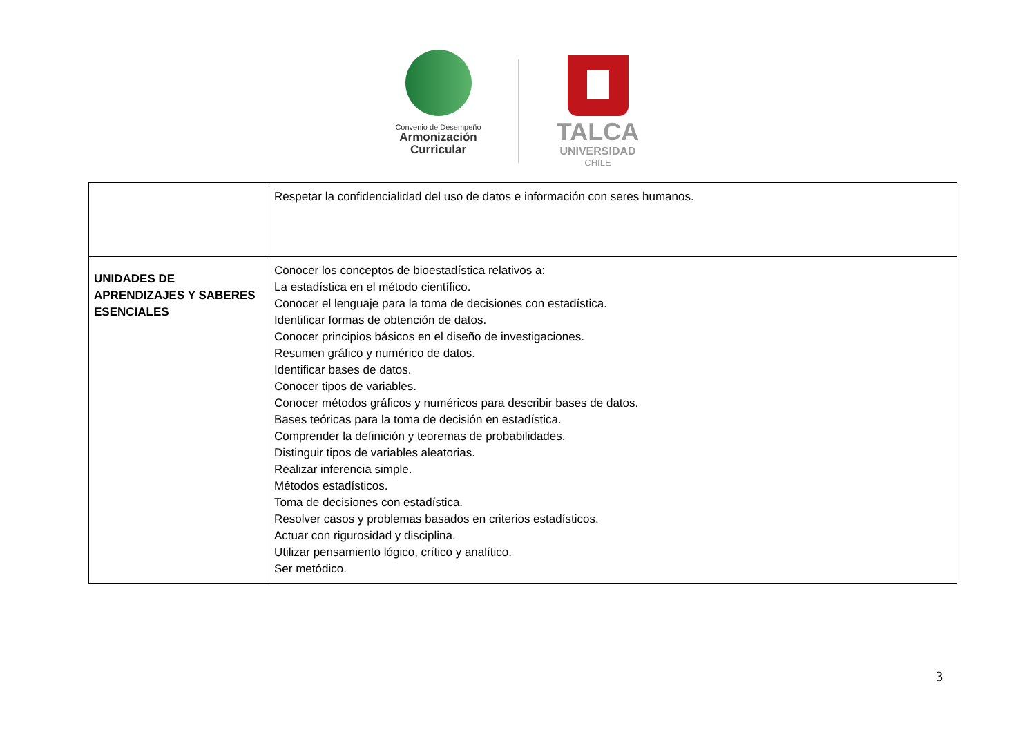Convenio de Desempeño
Armonización
Curricular
TALCA
UNIVERSIDAD
CHILE
| | Respetar la confidencialidad del uso de datos e información con seres humanos. |
| UNIDADES DE APRENDIZAJES Y SABERES ESENCIALES | Conocer los conceptos de bioestadística relativos a: La estadística en el método científico. Conocer el lenguaje para la toma de decisiones con estadística. Identificar formas de obtención de datos. Conocer principios básicos en el diseño de investigaciones. Resumen gráfico y numérico de datos. Identificar bases de datos. Conocer tipos de variables. Conocer métodos gráficos y numéricos para describir bases de datos. Bases teóricas para la toma de decisión en estadística. Comprender la definición y teoremas de probabilidades. Distinguir tipos de variables aleatorias. Realizar inferencia simple. Métodos estadísticos. Toma de decisiones con estadística. Resolver casos y problemas basados en criterios estadísticos. Actuar con rigurosidad y disciplina. Utilizar pensamiento lógico, crítico y analítico. Ser metódico. |
3